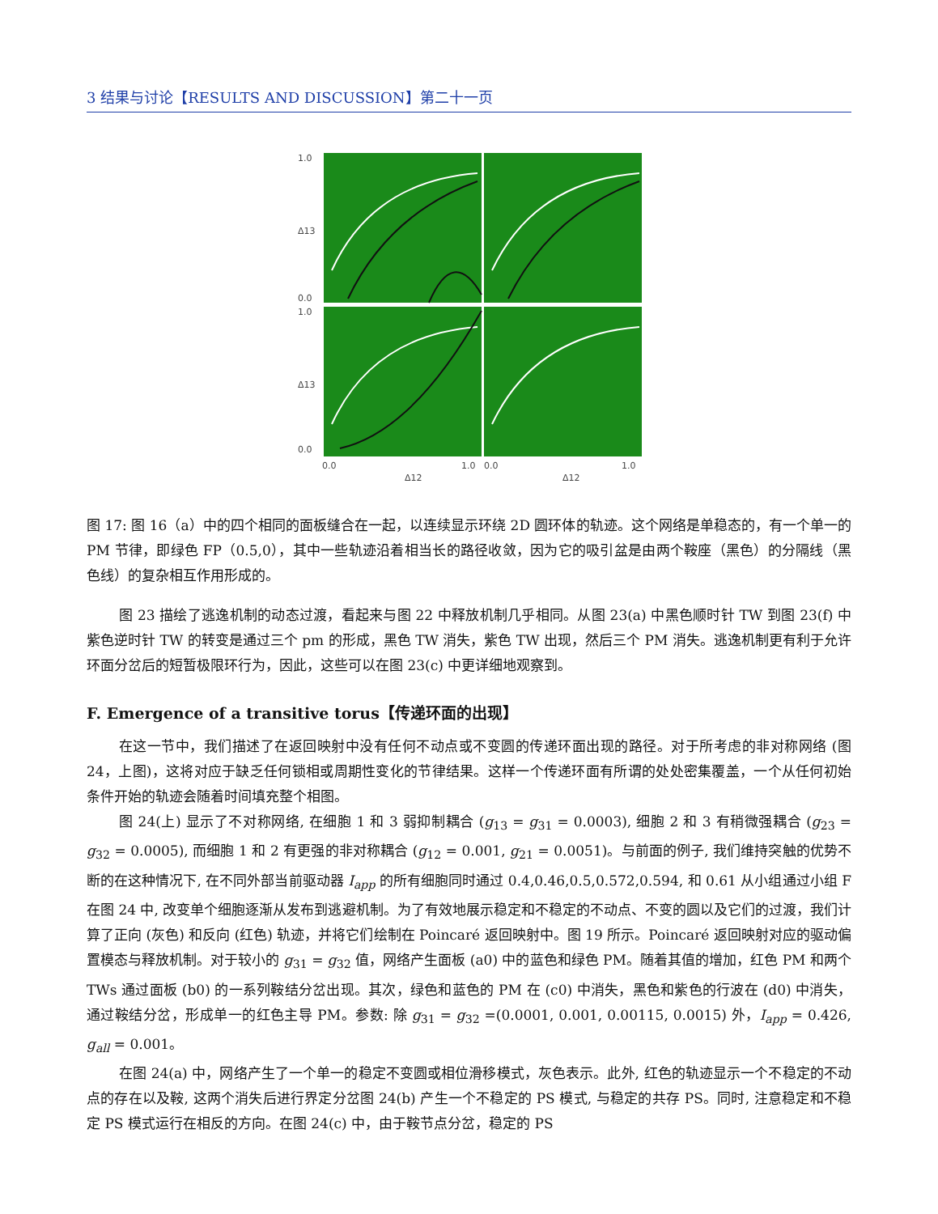3 结果与讨论【RESULTS AND DISCUSSION】第二十一页
1.0
0.0
1.0
0.0
Δ13
Δ13
0.0
Δ12
1.0
0.0
Δ12
1.0
图 17: 图 16（a）中的四个相同的面板缝合在一起，以连续显示环绕 2D 圆环体的轨迹。这个网络是单稳态的，有一个单一的 PM 节律，即绿色 FP（0.5,0），其中一些轨迹沿着相当长的路径收敛，因为它的吸引盆是由两个鞍座（黑色）的分隔线（黑色线）的复杂相互作用形成的。
图 23 描绘了逃逸机制的动态过渡，看起来与图 22 中释放机制几乎相同。从图 23(a) 中黑色顺时针 TW 到图 23(f) 中紫色逆时针 TW 的转变是通过三个 pm 的形成，黑色 TW 消失，紫色 TW 出现，然后三个 PM 消失。逃逸机制更有利于允许环面分岔后的短暂极限环行为，因此，这些可以在图 23(c) 中更详细地观察到。
F. Emergence of a transitive torus【传递环面的出现】
在这一节中，我们描述了在返回映射中没有任何不动点或不变圆的传递环面出现的路径。对于所考虑的非对称网络 (图 24，上图)，这将对应于缺乏任何锁相或周期性变化的节律结果。这样一个传递环面有所谓的处处密集覆盖，一个从任何初始条件开始的轨迹会随着时间填充整个相图。
图 24(上) 显示了不对称网络, 在细胞 1 和 3 弱抑制耦合 (g<sub>13</sub> = g<sub>31</sub> = 0.0003), 细胞 2 和 3 有稍微强耦合 (g<sub>23</sub> = g<sub>32</sub> = 0.0005), 而细胞 1 和 2 有更强的非对称耦合 (g<sub>12</sub> = 0.001, g<sub>21</sub> = 0.0051)。与前面的例子, 我们维持突触的优势不断的在这种情况下, 在不同外部当前驱动器 I<sub>app</sub> 的所有细胞同时通过 0.4,0.46,0.5,0.572,0.594, 和 0.61 从小组通过小组 F 在图 24 中, 改变单个细胞逐渐从发布到逃避机制。为了有效地展示稳定和不稳定的不动点、不变的圆以及它们的过渡，我们计算了正向 (灰色) 和反向 (红色) 轨迹，并将它们绘制在 Poincaré 返回映射中。图 19 所示。Poincaré 返回映射对应的驱动偏置模态与释放机制。对于较小的 g<sub>31</sub> = g<sub>32</sub> 值，网络产生面板 (a0) 中的蓝色和绿色 PM。随着其值的增加，红色 PM 和两个 TWs 通过面板 (b0) 的一系列鞍结分岔出现。其次，绿色和蓝色的 PM 在 (c0) 中消失，黑色和紫色的行波在 (d0) 中消失，通过鞍结分岔，形成单一的红色主导 PM。参数: 除 g<sub>31</sub> = g<sub>32</sub> =(0.0001, 0.001, 0.00115, 0.0015) 外，I<sub>app</sub> = 0.426, g<sub>all</sub> = 0.001。
在图 24(a) 中，网络产生了一个单一的稳定不变圆或相位滑移模式，灰色表示。此外, 红色的轨迹显示一个不稳定的不动点的存在以及鞍, 这两个消失后进行界定分岔图 24(b) 产生一个不稳定的 PS 模式, 与稳定的共存 PS。同时, 注意稳定和不稳定 PS 模式运行在相反的方向。在图 24(c) 中，由于鞍节点分岔，稳定的 PS